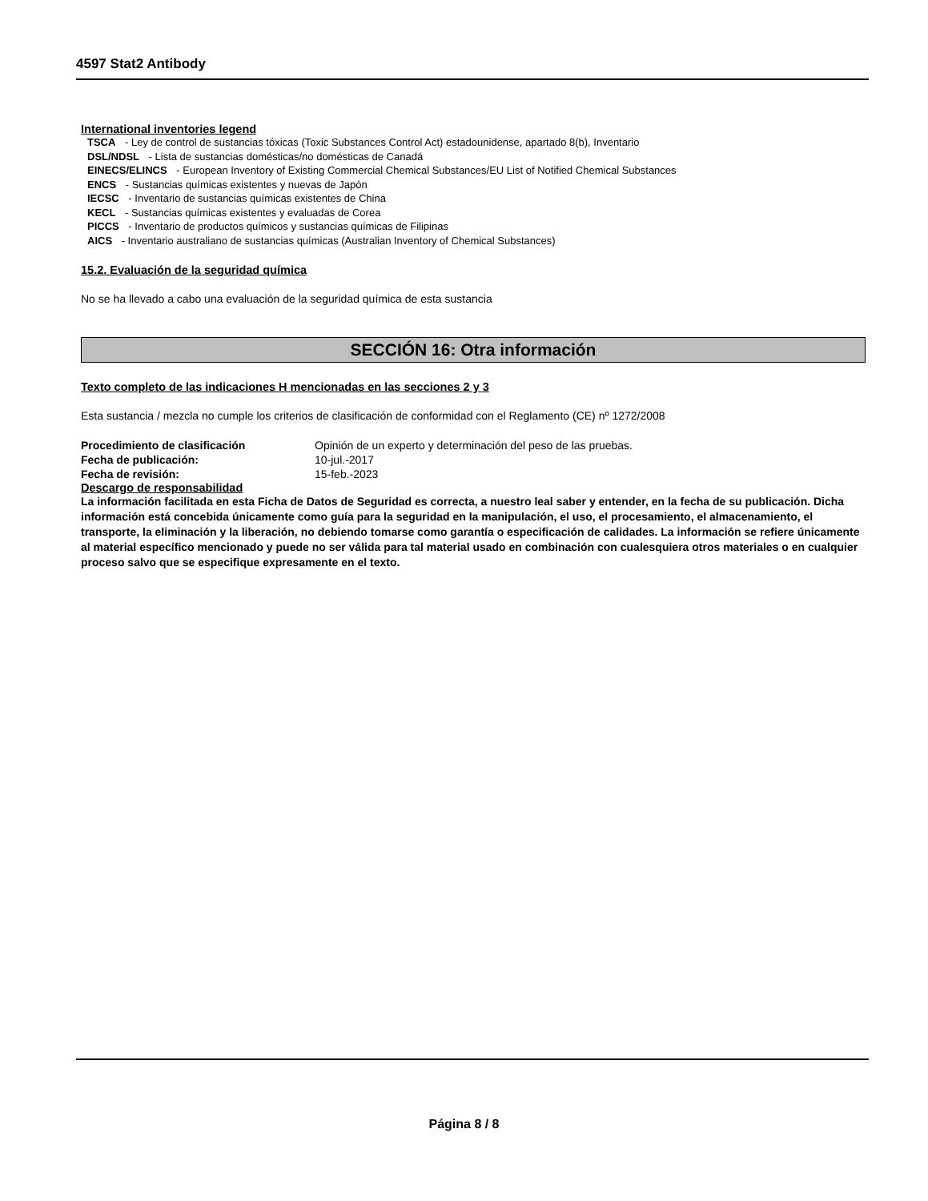4597 Stat2 Antibody
International inventories legend
TSCA - Ley de control de sustancias tóxicas (Toxic Substances Control Act) estadounidense, apartado 8(b), Inventario
DSL/NDSL - Lista de sustancias domésticas/no domésticas de Canadá
EINECS/ELINCS - European Inventory of Existing Commercial Chemical Substances/EU List of Notified Chemical Substances
ENCS - Sustancias químicas existentes y nuevas de Japón
IECSC - Inventario de sustancias químicas existentes de China
KECL - Sustancias químicas existentes y evaluadas de Corea
PICCS - Inventario de productos químicos y sustancias químicas de Filipinas
AICS - Inventario australiano de sustancias químicas (Australian Inventory of Chemical Substances)
15.2. Evaluación de la seguridad química
No se ha llevado a cabo una evaluación de la seguridad química de esta sustancia
SECCIÓN 16: Otra información
Texto completo de las indicaciones H mencionadas en las secciones 2 y 3
Esta sustancia / mezcla no cumple los criterios de clasificación de conformidad con el Reglamento (CE) nº 1272/2008
Procedimiento de clasificación Opinión de un experto y determinación del peso de las pruebas.
Fecha de publicación: 10-jul.-2017
Fecha de revisión: 15-feb.-2023
Descargo de responsabilidad
La información facilitada en esta Ficha de Datos de Seguridad es correcta, a nuestro leal saber y entender, en la fecha de su publicación. Dicha información está concebida únicamente como guía para la seguridad en la manipulación, el uso, el procesamiento, el almacenamiento, el transporte, la eliminación y la liberación, no debiendo tomarse como garantía o especificación de calidades. La información se refiere únicamente al material específico mencionado y puede no ser válida para tal material usado en combinación con cualesquiera otros materiales o en cualquier proceso salvo que se especifique expresamente en el texto.
Página 8 / 8